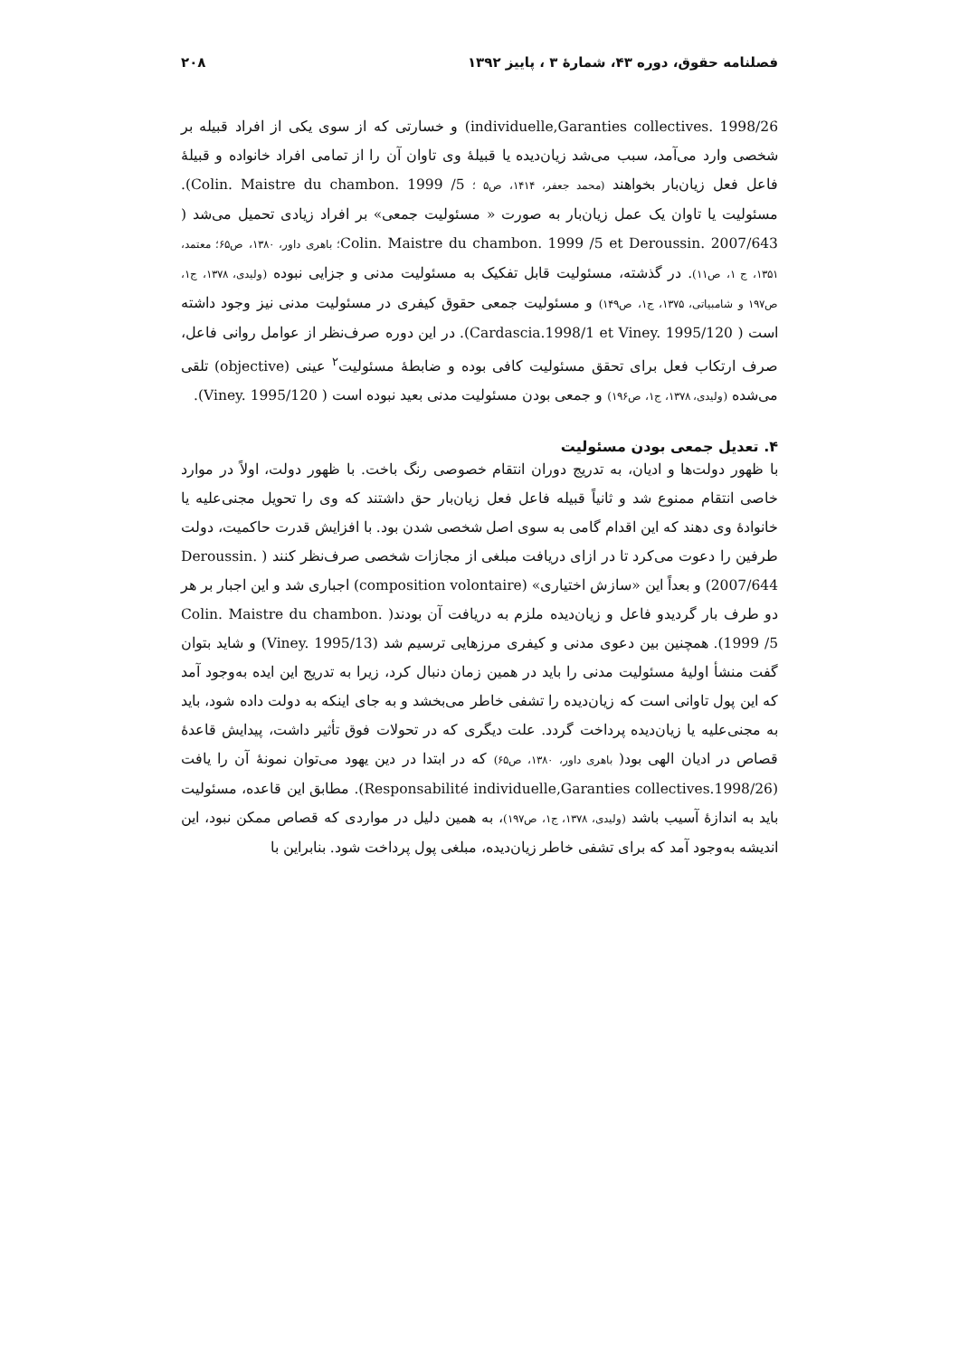فصلنامه حقوق، دوره ۴۳، شمارهٔ ۳ ، پاییز ۱۳۹۲ ۲۰۸
individuelle,Garanties collectives. 1998/26) و خسارتی که از سوی یکی از افراد قبیله بر شخصی وارد می‌آمد، سبب می‌شد زیان‌دیده یا قبیلهٔ وی تاوان آن را از تمامی افراد خانواده و قبیلهٔ فاعل فعل زیان‌بار بخواهند (محمد جعفر، ۱۴۱۴، ص۵ ؛ Colin. Maistre du chambon. 1999 /5). مسئولیت یا تاوان یک عمل زیان‌بار به صورت « مسئولیت جمعی» بر افراد زیادی تحمیل می‌شد ( Colin. Maistre du chambon. 1999 /5 et Deroussin. 2007/643؛ باهری داور، ۱۳۸۰، ص۶۵؛ معتمد، ۱۳۵۱، ج ۱، ص۱۱). در گذشته، مسئولیت قابل تفکیک به مسئولیت مدنی و جزایی نبوده (ولیدی، ۱۳۷۸، ج۱، ص۱۹۷ و شامبیاتی، ۱۳۷۵، ج۱، ص۱۴۹) و مسئولیت جمعی حقوق کیفری در مسئولیت مدنی نیز وجود داشته است ( Cardascia.1998/1 et Viney. 1995/120). در این دوره صرف‌نظر از عوامل روانی فاعل، صرف ارتکاب فعل برای تحقق مسئولیت کافی بوده و ضابطهٔ مسئولیت<sup>۲</sup> عینی (objective) تلقی می‌شده (ولیدی، ۱۳۷۸، ج۱، ص۱۹۶) و جمعی بودن مسئولیت مدنی بعید نبوده است ( Viney. 1995/120).
۴. تعدیل جمعی بودن مسئولیت
با ظهور دولت‌ها و ادیان، به تدریج دوران انتقام خصوصی رنگ باخت. با ظهور دولت، اولاً در موارد خاصی انتقام ممنوع شد و ثانیاً قبیله فاعل فعل زیان‌بار حق داشتند که وی را تحویل مجنی‌علیه یا خانوادهٔ وی دهند که این اقدام گامی به سوی اصل شخصی شدن بود. با افزایش قدرت حاکمیت، دولت طرفین را دعوت می‌کرد تا در ازای دریافت مبلغی از مجازات شخصی صرف‌نظر کنند ( Deroussin. 2007/644) و بعداً این «سازش اختیاری» (composition volontaire) اجباری شد و این اجبار بر هر دو طرف بار گردیدو فاعل و زیان‌دیده ملزم به دریافت آن بودند( Colin. Maistre du chambon. 1999 /5). همچنین بین دعوی مدنی و کیفری مرزهایی ترسیم شد (Viney. 1995/13) و شاید بتوان گفت منشأ اولیهٔ مسئولیت مدنی را باید در همین زمان دنبال کرد، زیرا به تدریج این ایده به‌وجود آمد که این پول تاوانی است که زیان‌دیده را تشفی خاطر می‌بخشد و به جای اینکه به دولت داده شود، باید به مجنی‌علیه یا زیان‌دیده پرداخت گردد. علت دیگری که در تحولات فوق تأثیر داشت، پیدایش قاعدهٔ قصاص در ادیان الهی بود( باهری داور، ۱۳۸۰، ص۶۵) که در ابتدا در دین یهود می‌توان نمونهٔ آن را یافت (Responsabilité individuelle,Garanties collectives.1998/26). مطابق این قاعده، مسئولیت باید به اندازهٔ آسیب باشد (ولیدی، ۱۳۷۸، ج۱، ص۱۹۷)، به همین دلیل در مواردی که قصاص ممکن نبود، این اندیشه به‌وجود آمد که برای تشفی خاطر زیان‌دیده، مبلغی پول پرداخت شود. بنابراین با